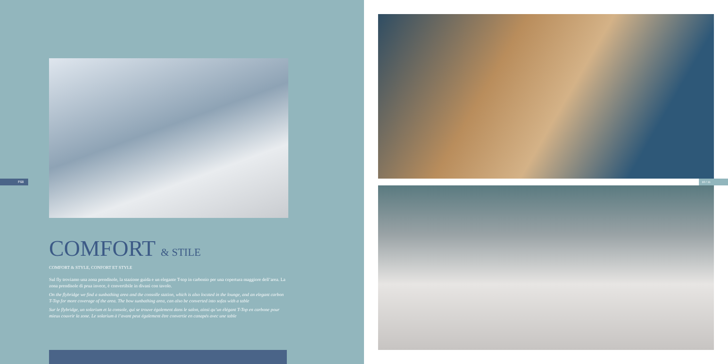F68
COMFORT & STILE
COMFORT & STYLE, CONFORT ET STYLE
Sul fly troviamo una zona prendisole, la stazione guida e un elegante T-top in carbonio per una copertura maggiore dell’area. La zona prendisole di prua invece, è convertibile in divani con tavolo.
On the flybridge we find a sunbathing area and the consolle station, which is also located in the lounge, and an elegant carbon T-Top for more coverage of the area. The bow sunbathing area, can also be converted into sofas with a table
Sur le flybridge, un solarium et la console, qui se trouve également dans le salon, ainsi qu’un élégant T-Top en carbone pour mieux couvrir la zone. Le solarium à l’avant peut également être convertie en canapés avec une table
10 / 11